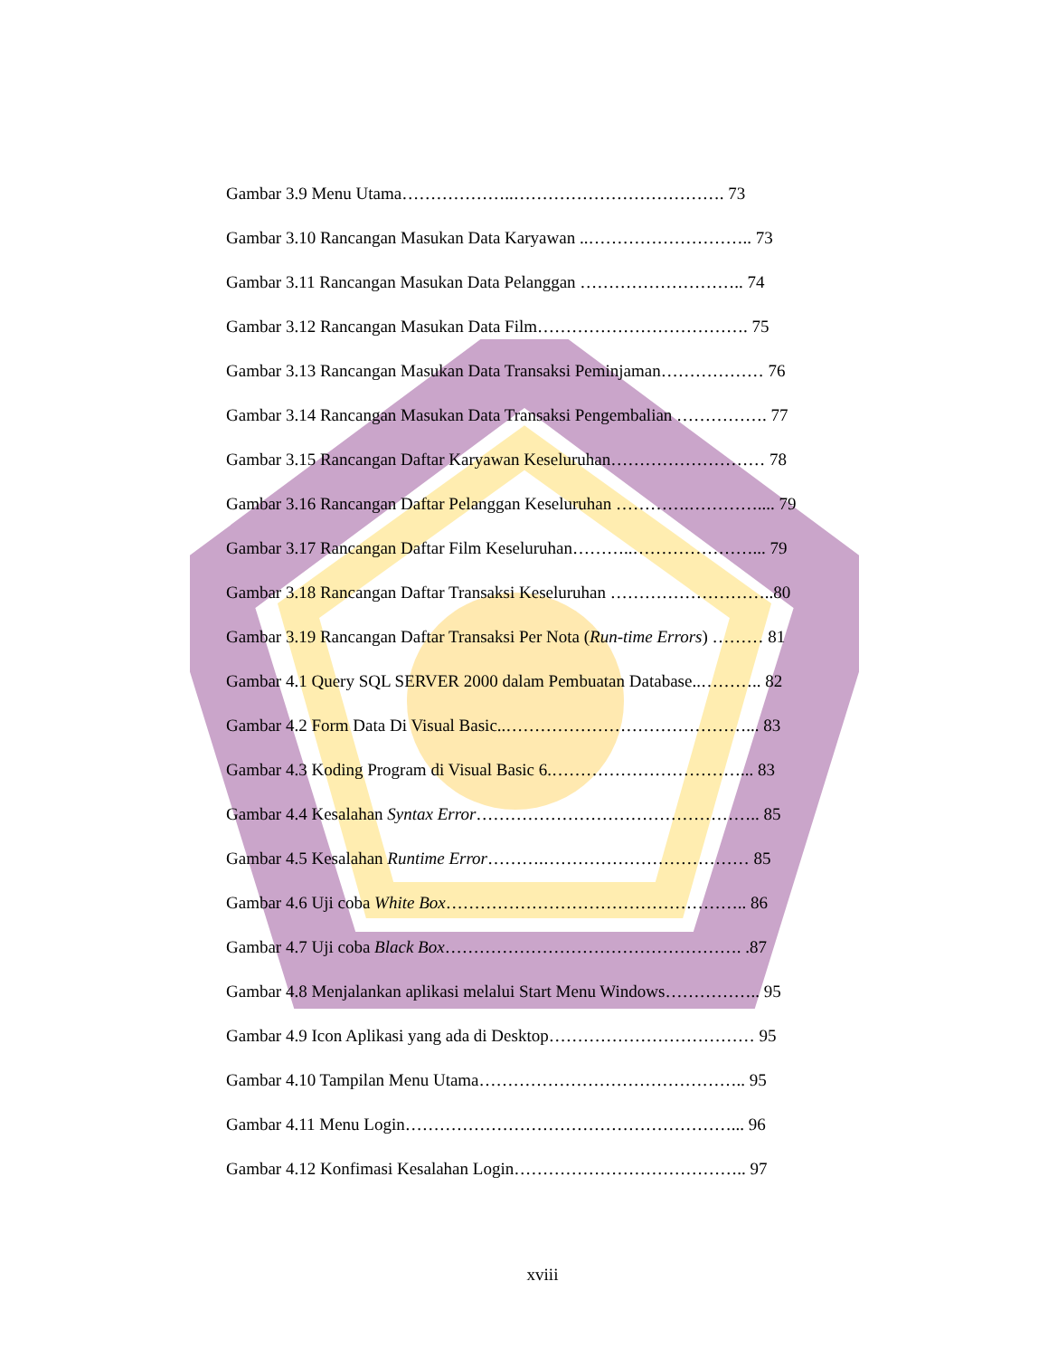Gambar 3.9 Menu Utama………………..………………………………. 73
Gambar 3.10 Rancangan Masukan Data Karyawan ..……………………….. 73
Gambar 3.11 Rancangan Masukan Data Pelanggan ……………………….. 74
Gambar 3.12 Rancangan Masukan Data Film………………………………. 75
Gambar 3.13 Rancangan Masukan Data Transaksi Peminjaman……………… 76
Gambar 3.14 Rancangan Masukan Data Transaksi Pengembalian ……………. 77
Gambar 3.15 Rancangan Daftar Karyawan Keseluruhan……………………… 78
Gambar 3.16 Rancangan Daftar Pelanggan Keseluruhan ………….………….... 79
Gambar 3.17 Rancangan Daftar Film Keseluruhan………..…………………... 79
Gambar 3.18 Rancangan Daftar Transaksi Keseluruhan ………………………..80
Gambar 3.19 Rancangan Daftar Transaksi Per Nota (Run-time Errors) ……… 81
Gambar 4.1 Query SQL SERVER 2000 dalam Pembuatan Database..……….. 82
Gambar 4.2 Form Data Di Visual Basic..……………………………………... 83
Gambar 4.3 Koding Program di Visual Basic 6.……………………………... 83
Gambar 4.4 Kesalahan Syntax Error………………………………………….. 85
Gambar 4.5 Kesalahan Runtime Error……….……………………………… 85
Gambar 4.6 Uji coba White Box…………………………………………….. 86
Gambar 4.7 Uji coba Black Box……………………………………………. .87
Gambar 4.8 Menjalankan aplikasi melalui Start Menu Windows…………….. 95
Gambar 4.9 Icon Aplikasi yang ada di Desktop……………………………… 95
Gambar 4.10 Tampilan Menu Utama……………………………………….. 95
Gambar 4.11 Menu Login…………………………………………………... 96
Gambar 4.12 Konfimasi Kesalahan Login………………………………….. 97
xviii